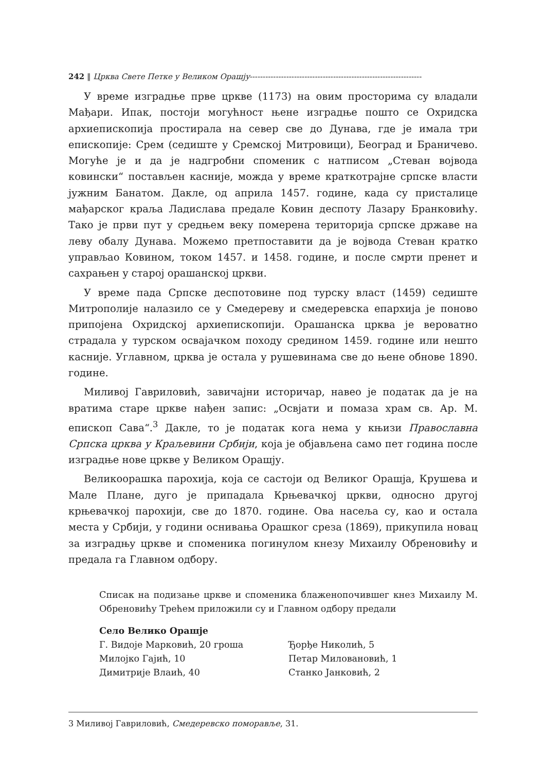242 ‖ Црква Свете Петке у Великом Орашју------------------------------------------------------------------
У време изградње прве цркве (1173) на овим просторима су владали Мађари. Ипак, постоји могућност њене изградње пошто се Охридска архиепископија простирала на север све до Дунава, где је имала три епископије: Срем (седиште у Сремској Митровици), Београд и Браничево. Могуће је и да је надгробни споменик с натписом „Стеван војвода ковински“ постављен касније, можда у време краткотрајне српске власти јужним Банатом. Дакле, од априла 1457. године, када су присталице мађарског краља Ладислава предале Ковин деспоту Лазару Бранковићу. Тако је први пут у средњем веку померена територија српске државе на леву обалу Дунава. Можемо претпоставити да је војвода Стеван кратко управљао Ковином, током 1457. и 1458. године, и после смрти пренет и сахрањен у старој орашанској цркви.
У време пада Српске деспотовине под турску власт (1459) седиште Митрополије налазило се у Смедереву и смедеревска епархија је поново припојена Охридској архиепископији. Орашанска црква је вероватно страдала у турском освајачком походу средином 1459. године или нешто касније. Углавном, црква је остала у рушевинама све до њене обнове 1890. године.
Миливој Гавриловић, завичајни историчар, навео је податак да је на вратима старе цркве нађен запис: „Освјати и помаза храм св. Ар. М. епископ Сава“.<sup>3</sup> Дакле, то је податак кога нема у књизи Православна Српска црква у Краљевини Србији, која је објављена само пет година после изградње нове цркве у Великом Орашју.
Великоорашка парохија, која се састоји од Великог Орашја, Крушева и Мале Плане, дуго је припадала Крњевачкој цркви, односно другој крњевачкој парохији, све до 1870. године. Ова насеља су, као и остала места у Србији, у години оснивања Орашког среза (1869), прикупила новац за изградњу цркве и споменика погинулом кнезу Михаилу Обреновићу и предала га Главном одбору.
Списак на подизање цркве и споменика блаженопочившег кнез Михаилу М. Обреновићу Трећем приложили су и Главном одбору предали
Село Велико Орашје
Г. Видоје Марковић, 20 гроша
Милојко Гајић, 10
Димитрије Влаић, 40
Ђорђе Николић, 5
Петар Миловановић, 1
Станко Јанковић, 2
3 Миливој Гавриловић, Смедеревско поморавље, 31.